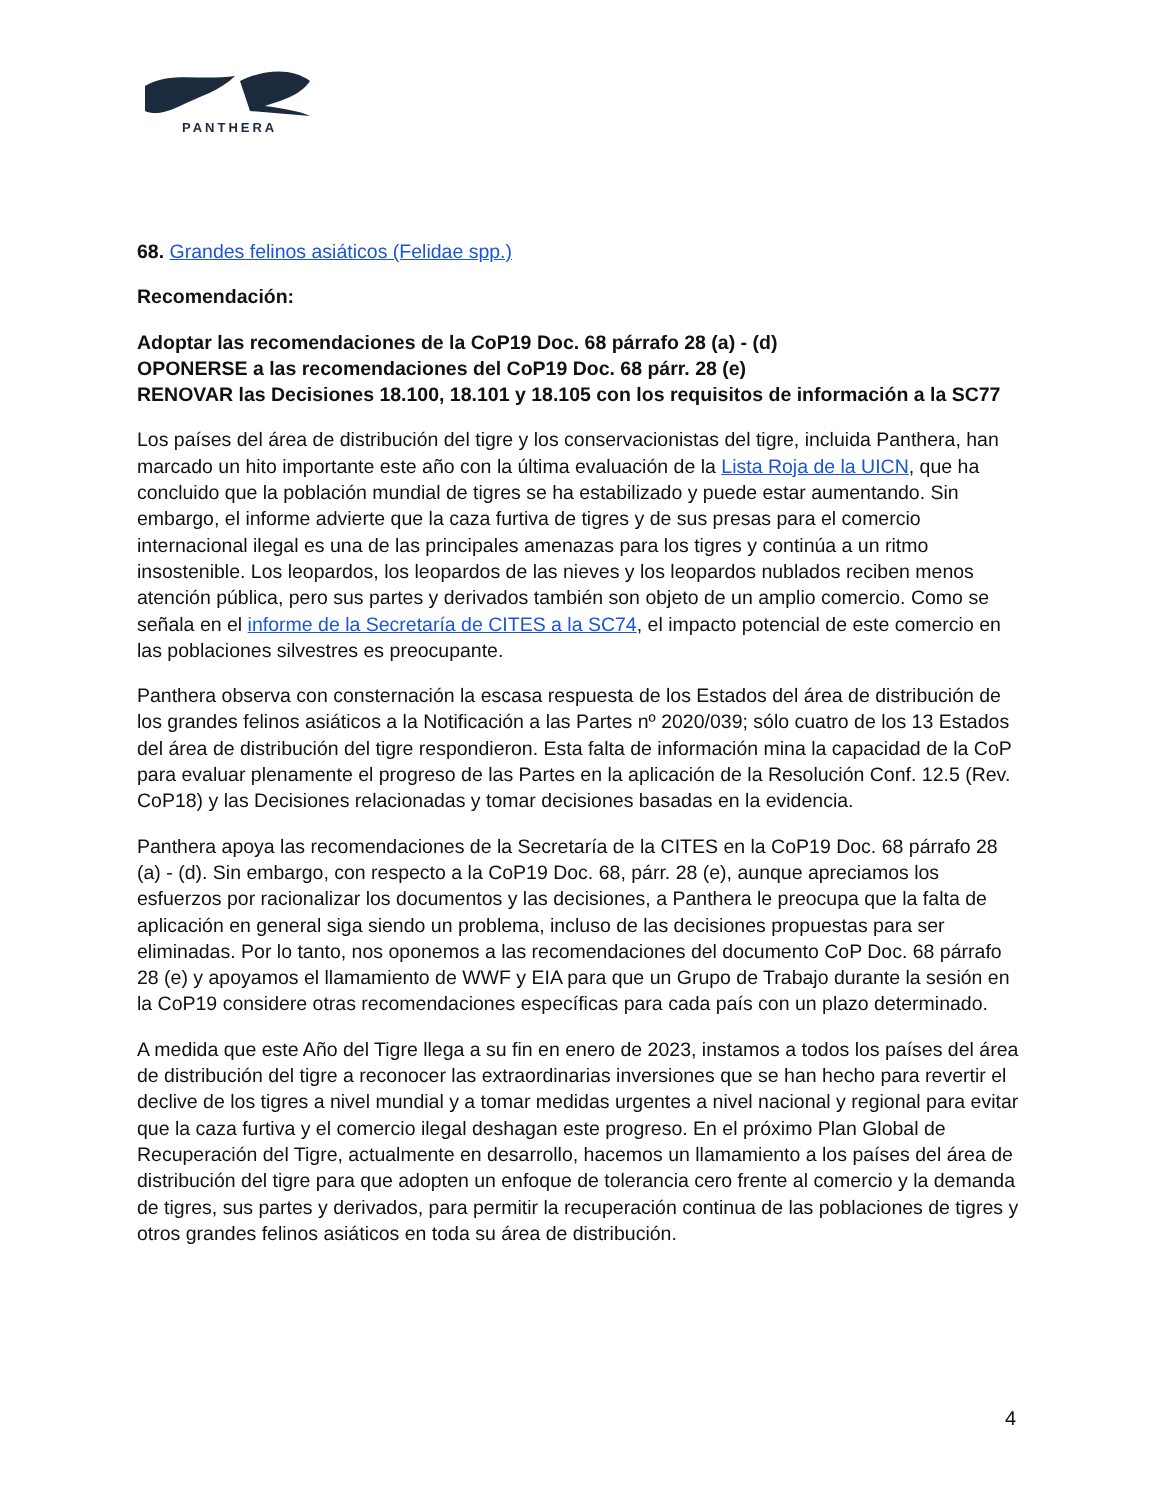PANTHERA
68. Grandes felinos asiáticos (Felidae spp.)
Recomendación:
Adoptar las recomendaciones de la CoP19 Doc. 68 párrafo 28 (a) - (d)
OPONERSE a las recomendaciones del CoP19 Doc. 68 párr. 28 (e)
RENOVAR las Decisiones 18.100, 18.101 y 18.105 con los requisitos de información a la SC77
Los países del área de distribución del tigre y los conservacionistas del tigre, incluida Panthera, han marcado un hito importante este año con la última evaluación de la Lista Roja de la UICN, que ha concluido que la población mundial de tigres se ha estabilizado y puede estar aumentando. Sin embargo, el informe advierte que la caza furtiva de tigres y de sus presas para el comercio internacional ilegal es una de las principales amenazas para los tigres y continúa a un ritmo insostenible. Los leopardos, los leopardos de las nieves y los leopardos nublados reciben menos atención pública, pero sus partes y derivados también son objeto de un amplio comercio. Como se señala en el informe de la Secretaría de CITES a la SC74, el impacto potencial de este comercio en las poblaciones silvestres es preocupante.
Panthera observa con consternación la escasa respuesta de los Estados del área de distribución de los grandes felinos asiáticos a la Notificación a las Partes nº 2020/039; sólo cuatro de los 13 Estados del área de distribución del tigre respondieron. Esta falta de información mina la capacidad de la CoP para evaluar plenamente el progreso de las Partes en la aplicación de la Resolución Conf. 12.5 (Rev. CoP18) y las Decisiones relacionadas y tomar decisiones basadas en la evidencia.
Panthera apoya las recomendaciones de la Secretaría de la CITES en la CoP19 Doc. 68 párrafo 28 (a) - (d). Sin embargo, con respecto a la CoP19 Doc. 68, párr. 28 (e), aunque apreciamos los esfuerzos por racionalizar los documentos y las decisiones, a Panthera le preocupa que la falta de aplicación en general siga siendo un problema, incluso de las decisiones propuestas para ser eliminadas. Por lo tanto, nos oponemos a las recomendaciones del documento CoP Doc. 68 párrafo 28 (e) y apoyamos el llamamiento de WWF y EIA para que un Grupo de Trabajo durante la sesión en la CoP19 considere otras recomendaciones específicas para cada país con un plazo determinado.
A medida que este Año del Tigre llega a su fin en enero de 2023, instamos a todos los países del área de distribución del tigre a reconocer las extraordinarias inversiones que se han hecho para revertir el declive de los tigres a nivel mundial y a tomar medidas urgentes a nivel nacional y regional para evitar que la caza furtiva y el comercio ilegal deshagan este progreso. En el próximo Plan Global de Recuperación del Tigre, actualmente en desarrollo, hacemos un llamamiento a los países del área de distribución del tigre para que adopten un enfoque de tolerancia cero frente al comercio y la demanda de tigres, sus partes y derivados, para permitir la recuperación continua de las poblaciones de tigres y otros grandes felinos asiáticos en toda su área de distribución.
4